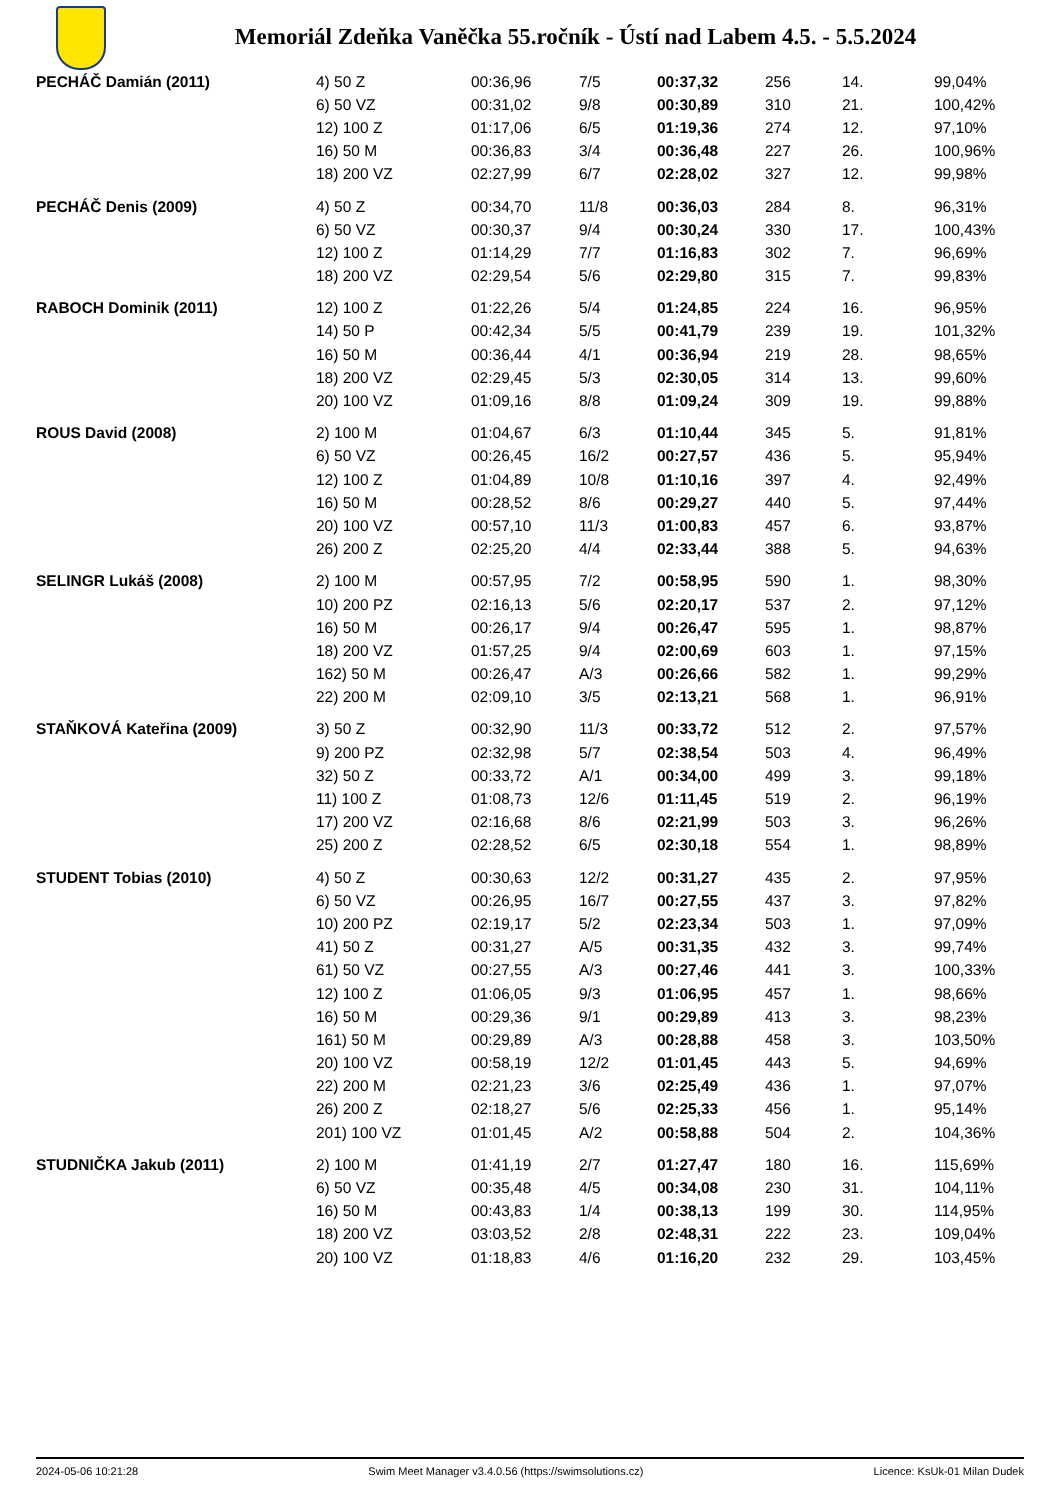Memoriál Zdeňka Vaněčka 55.ročník - Ústí nad Labem 4.5. - 5.5.2024
| PECHÁČ Damián (2011) | 4) 50 Z | 00:36,96 | 7/5 | 00:37,32 | 256 | 14. | 99,04% |
| | 6) 50 VZ | 00:31,02 | 9/8 | 00:30,89 | 310 | 21. | 100,42% |
| | 12) 100 Z | 01:17,06 | 6/5 | 01:19,36 | 274 | 12. | 97,10% |
| | 16) 50 M | 00:36,83 | 3/4 | 00:36,48 | 227 | 26. | 100,96% |
| | 18) 200 VZ | 02:27,99 | 6/7 | 02:28,02 | 327 | 12. | 99,98% |
| PECHÁČ Denis (2009) | 4) 50 Z | 00:34,70 | 11/8 | 00:36,03 | 284 | 8. | 96,31% |
| | 6) 50 VZ | 00:30,37 | 9/4 | 00:30,24 | 330 | 17. | 100,43% |
| | 12) 100 Z | 01:14,29 | 7/7 | 01:16,83 | 302 | 7. | 96,69% |
| | 18) 200 VZ | 02:29,54 | 5/6 | 02:29,80 | 315 | 7. | 99,83% |
| RABOCH Dominik (2011) | 12) 100 Z | 01:22,26 | 5/4 | 01:24,85 | 224 | 16. | 96,95% |
| | 14) 50 P | 00:42,34 | 5/5 | 00:41,79 | 239 | 19. | 101,32% |
| | 16) 50 M | 00:36,44 | 4/1 | 00:36,94 | 219 | 28. | 98,65% |
| | 18) 200 VZ | 02:29,45 | 5/3 | 02:30,05 | 314 | 13. | 99,60% |
| | 20) 100 VZ | 01:09,16 | 8/8 | 01:09,24 | 309 | 19. | 99,88% |
| ROUS David (2008) | 2) 100 M | 01:04,67 | 6/3 | 01:10,44 | 345 | 5. | 91,81% |
| | 6) 50 VZ | 00:26,45 | 16/2 | 00:27,57 | 436 | 5. | 95,94% |
| | 12) 100 Z | 01:04,89 | 10/8 | 01:10,16 | 397 | 4. | 92,49% |
| | 16) 50 M | 00:28,52 | 8/6 | 00:29,27 | 440 | 5. | 97,44% |
| | 20) 100 VZ | 00:57,10 | 11/3 | 01:00,83 | 457 | 6. | 93,87% |
| | 26) 200 Z | 02:25,20 | 4/4 | 02:33,44 | 388 | 5. | 94,63% |
| SELINGR Lukáš (2008) | 2) 100 M | 00:57,95 | 7/2 | 00:58,95 | 590 | 1. | 98,30% |
| | 10) 200 PZ | 02:16,13 | 5/6 | 02:20,17 | 537 | 2. | 97,12% |
| | 16) 50 M | 00:26,17 | 9/4 | 00:26,47 | 595 | 1. | 98,87% |
| | 18) 200 VZ | 01:57,25 | 9/4 | 02:00,69 | 603 | 1. | 97,15% |
| | 162) 50 M | 00:26,47 | A/3 | 00:26,66 | 582 | 1. | 99,29% |
| | 22) 200 M | 02:09,10 | 3/5 | 02:13,21 | 568 | 1. | 96,91% |
| STAŇKOVÁ Kateřina (2009) | 3) 50 Z | 00:32,90 | 11/3 | 00:33,72 | 512 | 2. | 97,57% |
| | 9) 200 PZ | 02:32,98 | 5/7 | 02:38,54 | 503 | 4. | 96,49% |
| | 32) 50 Z | 00:33,72 | A/1 | 00:34,00 | 499 | 3. | 99,18% |
| | 11) 100 Z | 01:08,73 | 12/6 | 01:11,45 | 519 | 2. | 96,19% |
| | 17) 200 VZ | 02:16,68 | 8/6 | 02:21,99 | 503 | 3. | 96,26% |
| | 25) 200 Z | 02:28,52 | 6/5 | 02:30,18 | 554 | 1. | 98,89% |
| STUDENT Tobias (2010) | 4) 50 Z | 00:30,63 | 12/2 | 00:31,27 | 435 | 2. | 97,95% |
| | 6) 50 VZ | 00:26,95 | 16/7 | 00:27,55 | 437 | 3. | 97,82% |
| | 10) 200 PZ | 02:19,17 | 5/2 | 02:23,34 | 503 | 1. | 97,09% |
| | 41) 50 Z | 00:31,27 | A/5 | 00:31,35 | 432 | 3. | 99,74% |
| | 61) 50 VZ | 00:27,55 | A/3 | 00:27,46 | 441 | 3. | 100,33% |
| | 12) 100 Z | 01:06,05 | 9/3 | 01:06,95 | 457 | 1. | 98,66% |
| | 16) 50 M | 00:29,36 | 9/1 | 00:29,89 | 413 | 3. | 98,23% |
| | 161) 50 M | 00:29,89 | A/3 | 00:28,88 | 458 | 3. | 103,50% |
| | 20) 100 VZ | 00:58,19 | 12/2 | 01:01,45 | 443 | 5. | 94,69% |
| | 22) 200 M | 02:21,23 | 3/6 | 02:25,49 | 436 | 1. | 97,07% |
| | 26) 200 Z | 02:18,27 | 5/6 | 02:25,33 | 456 | 1. | 95,14% |
| | 201) 100 VZ | 01:01,45 | A/2 | 00:58,88 | 504 | 2. | 104,36% |
| STUDNIČKA Jakub (2011) | 2) 100 M | 01:41,19 | 2/7 | 01:27,47 | 180 | 16. | 115,69% |
| | 6) 50 VZ | 00:35,48 | 4/5 | 00:34,08 | 230 | 31. | 104,11% |
| | 16) 50 M | 00:43,83 | 1/4 | 00:38,13 | 199 | 30. | 114,95% |
| | 18) 200 VZ | 03:03,52 | 2/8 | 02:48,31 | 222 | 23. | 109,04% |
| | 20) 100 VZ | 01:18,83 | 4/6 | 01:16,20 | 232 | 29. | 103,45% |
2024-05-06 10:21:28 Swim Meet Manager v3.4.0.56 (https://swimsolutions.cz) Licence: KsUk-01 Milan Dudek